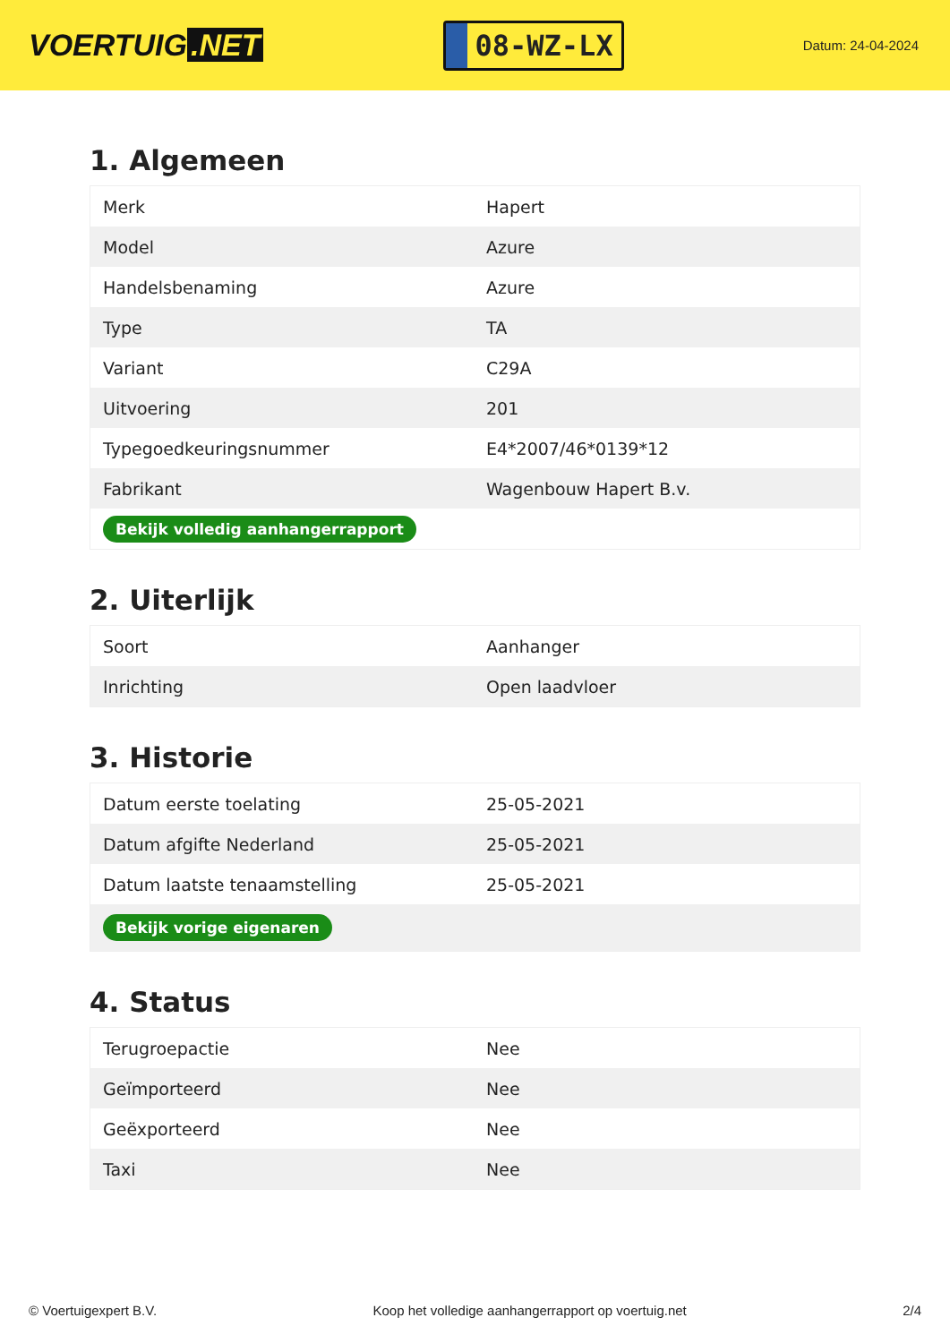VOERTUIG.NET
08-WZ-LX
Datum: 24-04-2024
1. Algemeen
| Merk | Hapert |
| Model | Azure |
| Handelsbenaming | Azure |
| Type | TA |
| Variant | C29A |
| Uitvoering | 201 |
| Typegoedkeuringsnummer | E4*2007/46*0139*12 |
| Fabrikant | Wagenbouw Hapert B.v. |
| Bekijk volledig aanhangerrapport | |
2. Uiterlijk
| Soort | Aanhanger |
| Inrichting | Open laadvloer |
3. Historie
| Datum eerste toelating | 25-05-2021 |
| Datum afgifte Nederland | 25-05-2021 |
| Datum laatste tenaamstelling | 25-05-2021 |
| Bekijk vorige eigenaren | |
4. Status
| Terugroepactie | Nee |
| Geïmporteerd | Nee |
| Geëxporteerd | Nee |
| Taxi | Nee |
© Voertuigexpert B.V. Koop het volledige aanhangerrapport op voertuig.net 2/4